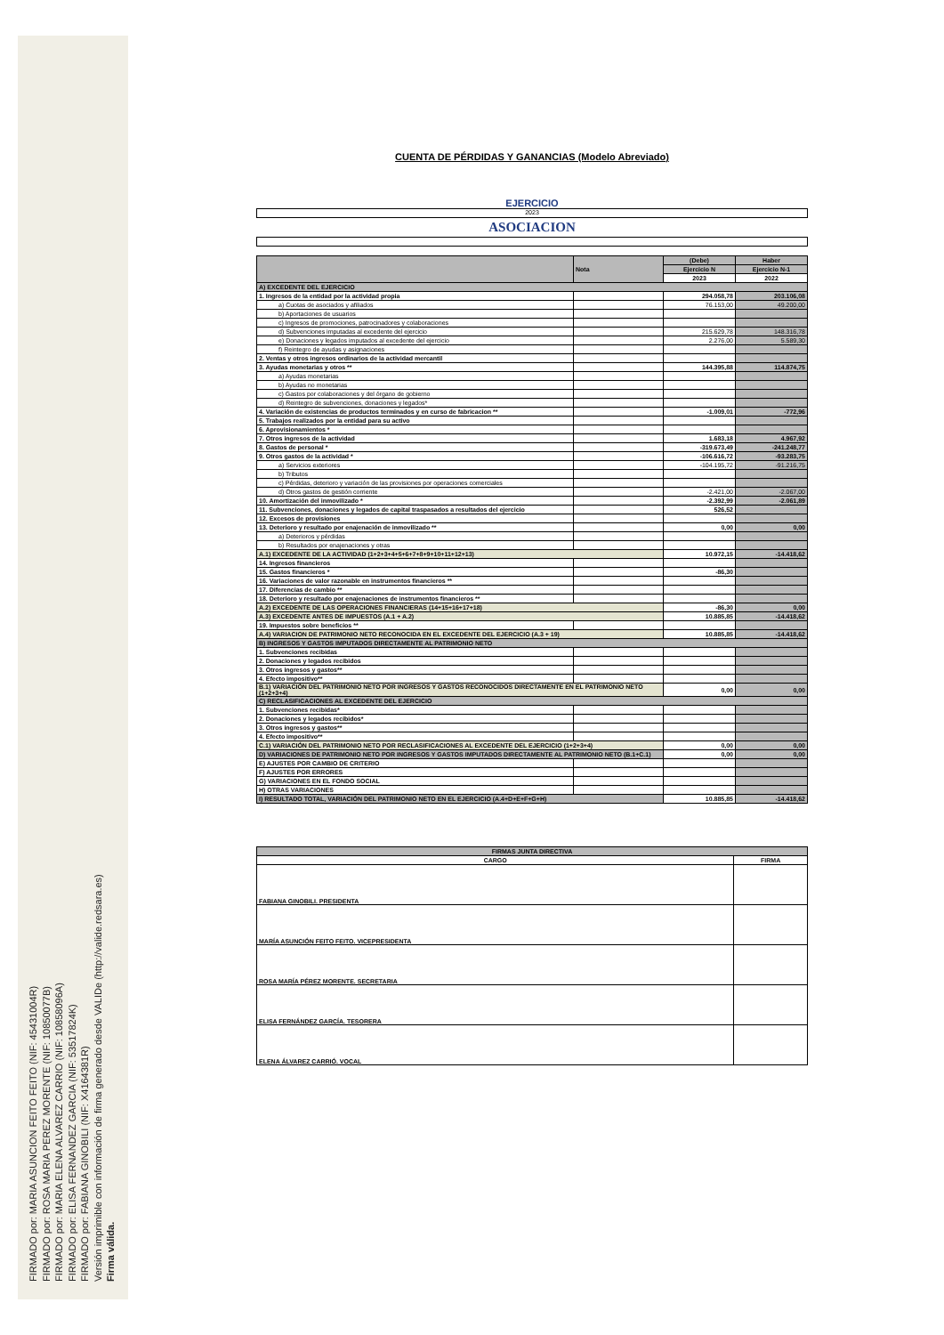FIRMADO por: MARIA ASUNCION FEITO FEITO (NIF: 45431004R)
FIRMADO por: ROSA MARIA PEREZ MORENTE (NIF: 10850077B)
FIRMADO por: MARIA ELENA ALVAREZ CARRIO (NIF: 10858096A)
FIRMADO por: ELISA FERNANDEZ GARCIA (NIF: 53517824K)
FIRMADO por: FABIANA GINOBILI (NIF: X4164381R)
Versión imprimible con información de firma generado desde VALIDe (http://valide.redsara.es)
Firma válida.
CUENTA DE PÉRDIDAS Y GANANCIAS (Modelo Abreviado)
EJERCICIO
2023
ASOCIACION
| | Nota | (Debe) | Haber |
| --- | --- | --- | --- |
| | | Ejercicio N | Ejercicio N-1 |
| | | 2023 | 2022 |
| A) EXCEDENTE DEL EJERCICIO | | | |
| 1. Ingresos de la entidad por la actividad propia | | 294.058,78 | 203.106,08 |
| a) Cuotas de asociados y afiliados | | 76.153,00 | 49.200,00 |
| b) Aportaciones de usuarios | | | |
| c) Ingresos de promociones, patrocinadores y colaboraciones | | | |
| d) Subvenciones imputadas al excedente del ejercicio | | 215.629,78 | 148.316,78 |
| e) Donaciones y legados imputados al excedente del ejercicio | | 2.276,00 | 5.589,30 |
| f) Reintegro de ayudas y asignaciones | | | |
| 2. Ventas y otros ingresos ordinarios de la actividad mercantil | | | |
| 3. Ayudas monetarias y otros ** | | 144.395,88 | 114.874,75 |
| a) Ayudas monetarias | | | |
| b) Ayudas no monetarias | | | |
| c) Gastos por colaboraciones y del órgano de gobierno | | | |
| d) Reintegro de subvenciones, donaciones y legados* | | | |
| 4. Variación de existencias de productos terminados y en curso de fabricacion ** | | -1.009,01 | -772,96 |
| 5. Trabajos realizados por la entidad para su activo | | | |
| 6. Aprovisionamientos * | | | |
| 7. Otros ingresos de la actividad | | 1.683,18 | 4.967,92 |
| 8. Gastos de personal * | | -319.673,49 | -241.248,77 |
| 9. Otros gastos de la actividad * | | -106.616,72 | -93.283,75 |
| a) Servicios exteriores | | -104.195,72 | -91.216,75 |
| b) Tributos | | | |
| c) Pérdidas, deterioro y variación de las provisiones por operaciones comerciales | | | |
| d) Otros gastos de gestión corriente | | -2.421,00 | -2.067,00 |
| 10. Amortización del inmovilizado * | | -2.392,99 | -2.061,89 |
| 11. Subvenciones, donaciones y legados de capital traspasados a resultados del ejercicio | | 526,52 | |
| 12. Excesos de provisiones | | | |
| 13. Deterioro y resultado por enajenación de inmovilizado ** | | 0,00 | 0,00 |
| a) Deterioros y pérdidas | | | |
| b) Resultados por enajenaciones y otras | | | |
| A.1) EXCEDENTE DE LA ACTIVIDAD (1+2+3+4+5+6+7+8+9+10+11+12+13) | | 10.972,15 | -14.418,62 |
| 14. Ingresos financieros | | | |
| 15. Gastos financieros * | | -86,30 | |
| 16. Variaciones de valor razonable en instrumentos financieros ** | | | |
| 17. Diferencias de cambio ** | | | |
| 18. Deterioro y resultado por enajenaciones de instrumentos financieros ** | | | |
| A.2) EXCEDENTE DE LAS OPERACIONES FINANCIERAS (14+15+16+17+18) | | -86,30 | 0,00 |
| A.3) EXCEDENTE ANTES DE IMPUESTOS (A.1 + A.2) | | 10.885,85 | -14.418,62 |
| 19. Impuestos sobre beneficios ** | | | |
| A.4) VARIACION DE PATRIMONIO NETO RECONOCIDA EN EL EXCEDENTE DEL EJERCICIO (A.3 + 19) | | 10.885,85 | -14.418,62 |
| B) INGRESOS Y GASTOS IMPUTADOS DIRECTAMENTE AL PATRIMONIO NETO | | | |
| 1. Subvenciones recibidas | | | |
| 2. Donaciones y legados recibidos | | | |
| 3. Otros ingresos y gastos** | | | |
| 4. Efecto impositivo** | | | |
| B.1) VARIACIÓN DEL PATRIMONIO NETO POR INGRESOS Y GASTOS RECONOCIDOS DIRECTAMENTE EN EL PATRIMONIO NETO (1+2+3+4) | | 0,00 | 0,00 |
| C) RECLASIFICACIONES AL EXCEDENTE DEL EJERCICIO | | | |
| 1. Subvenciones recibidas* | | | |
| 2. Donaciones y legados recibidos* | | | |
| 3. Otros ingresos y gastos** | | | |
| 4. Efecto impositivo** | | | |
| C.1) VARIACIÓN DEL PATRIMONIO NETO POR RECLASIFICACIONES AL EXCEDENTE DEL EJERCICIO (1+2+3+4) | | 0,00 | 0,00 |
| D) VARIACIONES DE PATRIMONIO NETO POR INGRESOS Y GASTOS IMPUTADOS DIRECTAMENTE AL PATRIMONIO NETO (B.1+C.1) | | 0,00 | 0,00 |
| E) AJUSTES POR CAMBIO DE CRITERIO | | | |
| F) AJUSTES POR ERRORES | | | |
| G) VARIACIONES EN EL FONDO SOCIAL | | | |
| H) OTRAS VARIACIONES | | | |
| I) RESULTADO TOTAL, VARIACIÓN DEL PATRIMONIO NETO EN EL EJERCICIO (A.4+D+E+F+G+H) | | 10.885,85 | -14.418,62 |
| FIRMAS JUNTA DIRECTIVA | |
| --- | --- |
| CARGO | FIRMA |
| FABIANA GINOBILI. PRESIDENTA | |
| MARÍA ASUNCIÓN FEITO FEITO. VICEPRESIDENTA | |
| ROSA MARÍA PÉREZ MORENTE. SECRETARIA | |
| ELISA FERNÁNDEZ GARCÍA. TESORERA | |
| ELENA ÁLVAREZ CARRIÓ. VOCAL | |